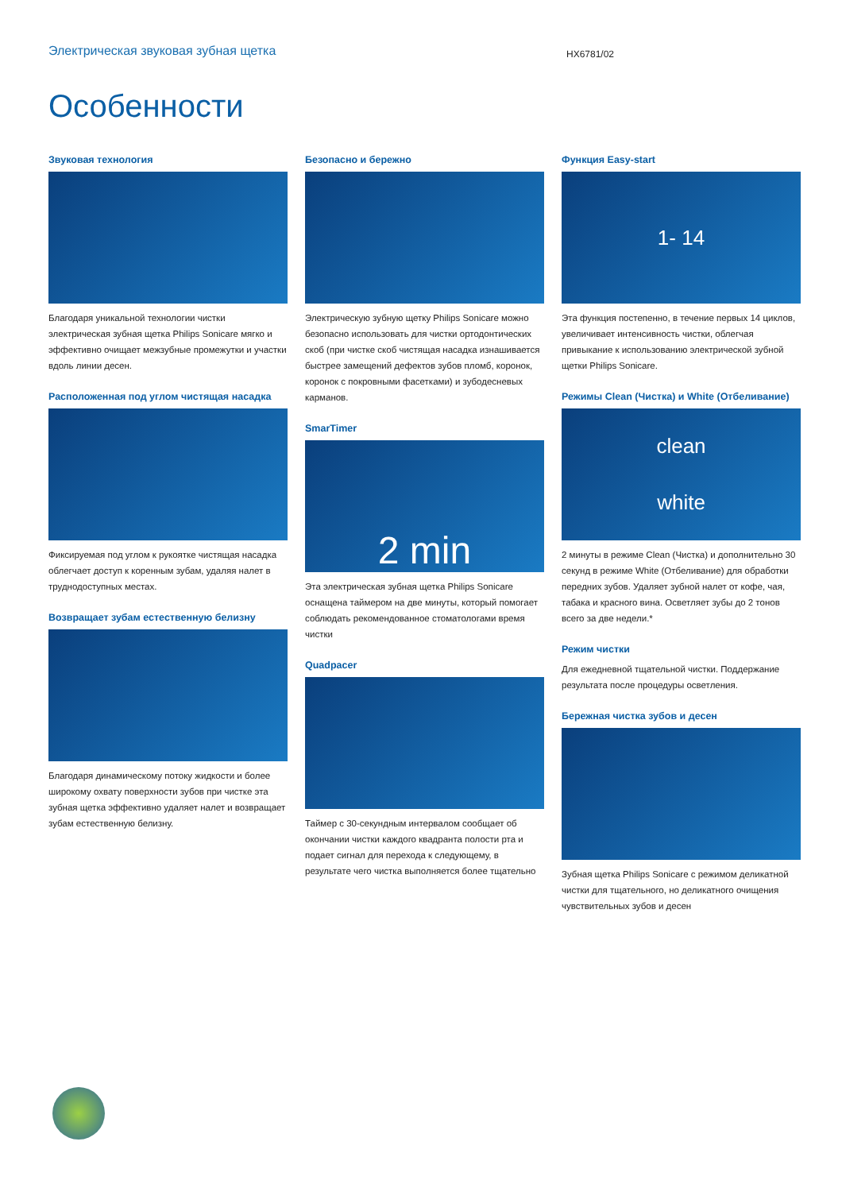Электрическая звуковая зубная щетка
HX6781/02
Особенности
Звуковая технология
Благодаря уникальной технологии чистки электрическая зубная щетка Philips Sonicare мягко и эффективно очищает межзубные промежутки и участки вдоль линии десен.
Расположенная под углом чистящая насадка
Фиксируемая под углом к рукоятке чистящая насадка облегчает доступ к коренным зубам, удаляя налет в труднодоступных местах.
Возвращает зубам естественную белизну
Благодаря динамическому потоку жидкости и более широкому охвату поверхности зубов при чистке эта зубная щетка эффективно удаляет налет и возвращает зубам естественную белизну.
Безопасно и бережно
Электрическую зубную щетку Philips Sonicare можно безопасно использовать для чистки ортодонтических скоб (при чистке скоб чистящая насадка изнашивается быстрее замещений дефектов зубов пломб, коронок, коронок с покровными фасетками) и зубодесневых карманов.
SmarTimer
2 min
Эта электрическая зубная щетка Philips Sonicare оснащена таймером на две минуты, который помогает соблюдать рекомендованное стоматологами время чистки
Quadpacer
Таймер с 30-секундным интервалом сообщает об окончании чистки каждого квадранта полости рта и подает сигнал для перехода к следующему, в результате чего чистка выполняется более тщательно
Функция Easy-start
1- 14
Эта функция постепенно, в течение первых 14 циклов, увеличивает интенсивность чистки, облегчая привыкание к использованию электрической зубной щетки Philips Sonicare.
Режимы Clean (Чистка) и White (Отбеливание)
clean
white
2 минуты в режиме Clean (Чистка) и дополнительно 30 секунд в режиме White (Отбеливание) для обработки передних зубов. Удаляет зубной налет от кофе, чая, табака и красного вина. Осветляет зубы до 2 тонов всего за две недели.*
Режим чистки
Для ежедневной тщательной чистки. Поддержание результата после процедуры осветления.
Бережная чистка зубов и десен
Зубная щетка Philips Sonicare с режимом деликатной чистки для тщательного, но деликатного очищения чувствительных зубов и десен